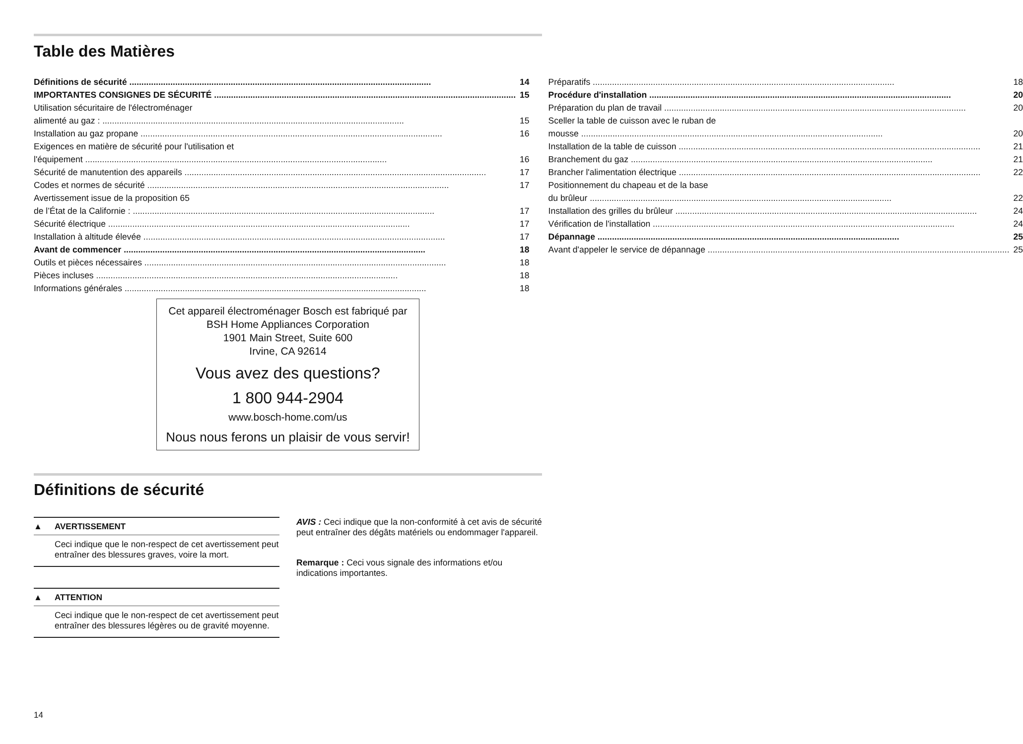Table des Matières
Définitions de sécurité 14
IMPORTANTES CONSIGNES DE SÉCURITÉ 15
Utilisation sécuritaire de l'électroménager
alimenté au gaz : 15
Installation au gaz propane 16
Exigences en matière de sécurité pour l'utilisation et
l'équipement 16
Sécurité de manutention des appareils 17
Codes et normes de sécurité 17
Avertissement issue de la proposition 65
de l’État de la Californie : 17
Sécurité électrique 17
Installation à altitude élevée 17
Avant de commencer 18
Outils et pièces nécessaires 18
Pièces incluses 18
Informations générales 18
Préparatifs 18
Procédure d'installation 20
Préparation du plan de travail 20
Sceller la table de cuisson avec le ruban de
mousse 20
Installation de la table de cuisson 21
Branchement du gaz 21
Brancher l'alimentation électrique 22
Positionnement du chapeau et de la base
du brûleur 22
Installation des grilles du brûleur 24
Vérification de l'installation 24
Dépannage 25
Avant d'appeler le service de dépannage 25
Cet appareil électroménager Bosch est fabriqué par
BSH Home Appliances Corporation
1901 Main Street, Suite 600
Irvine, CA 92614
Vous avez des questions?
1 800 944-2904
www.bosch-home.com/us
Nous nous ferons un plaisir de vous servir!
Définitions de sécurité
▲ AVERTISSEMENT
Ceci indique que le non-respect de cet avertissement peut entraîner des blessures graves, voire la mort.
▲ ATTENTION
Ceci indique que le non-respect de cet avertissement peut entraîner des blessures légères ou de gravité moyenne.
AVIS : Ceci indique que la non-conformité à cet avis de sécurité peut entraîner des dégâts matériels ou endommager l'appareil.
Remarque : Ceci vous signale des informations et/ou indications importantes.
14